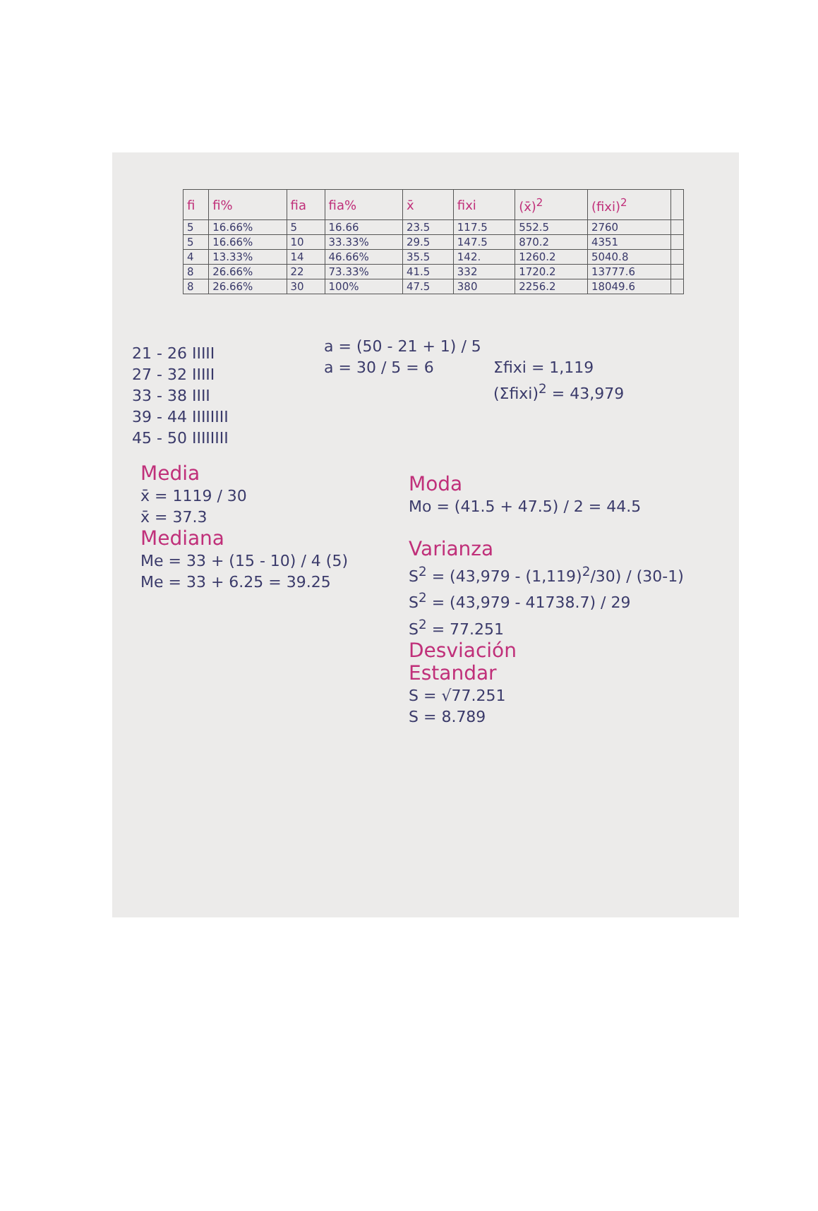| fi | fi% | fia | fia% | x̄ | fixi | (x̄)<sup>2</sup> | (fixi)<sup>2</sup> | |
| --- | --- | --- | --- | --- | --- | --- | --- | --- |
| 5 | 16.66% | 5 | 16.66 | 23.5 | 117.5 | 552.5 | 2760 | |
| 5 | 16.66% | 10 | 33.33% | 29.5 | 147.5 | 870.2 | 4351 | |
| 4 | 13.33% | 14 | 46.66% | 35.5 | 142. | 1260.2 | 5040.8 | |
| 8 | 26.66% | 22 | 73.33% | 41.5 | 332 | 1720.2 | 13777.6 | |
| 8 | 26.66% | 30 | 100% | 47.5 | 380 | 2256.2 | 18049.6 | |
21 - 26 IIIII
27 - 32 IIIII
33 - 38 IIII
39 - 44 IIIIIIII
45 - 50 IIIIIIII
a = (50 - 21 + 1) / 5
a = 30 / 5 = 6
Σfixi = 1,119
(Σfixi)<sup>2</sup> = 43,979
Media
x̄ = 1119 / 30
x̄ = 37.3
Mediana
Me = 33 + (15 - 10) / 4 (5)
Me = 33 + 6.25 = 39.25
Moda
Mo = (41.5 + 47.5) / 2 = 44.5
Varianza
S<sup>2</sup> = (43,979 - (1,119)<sup>2</sup>/30) / (30-1)
S<sup>2</sup> = (43,979 - 41738.7) / 29
S<sup>2</sup> = 77.251
Desviación
Estandar
S = √77.251
S = 8.789